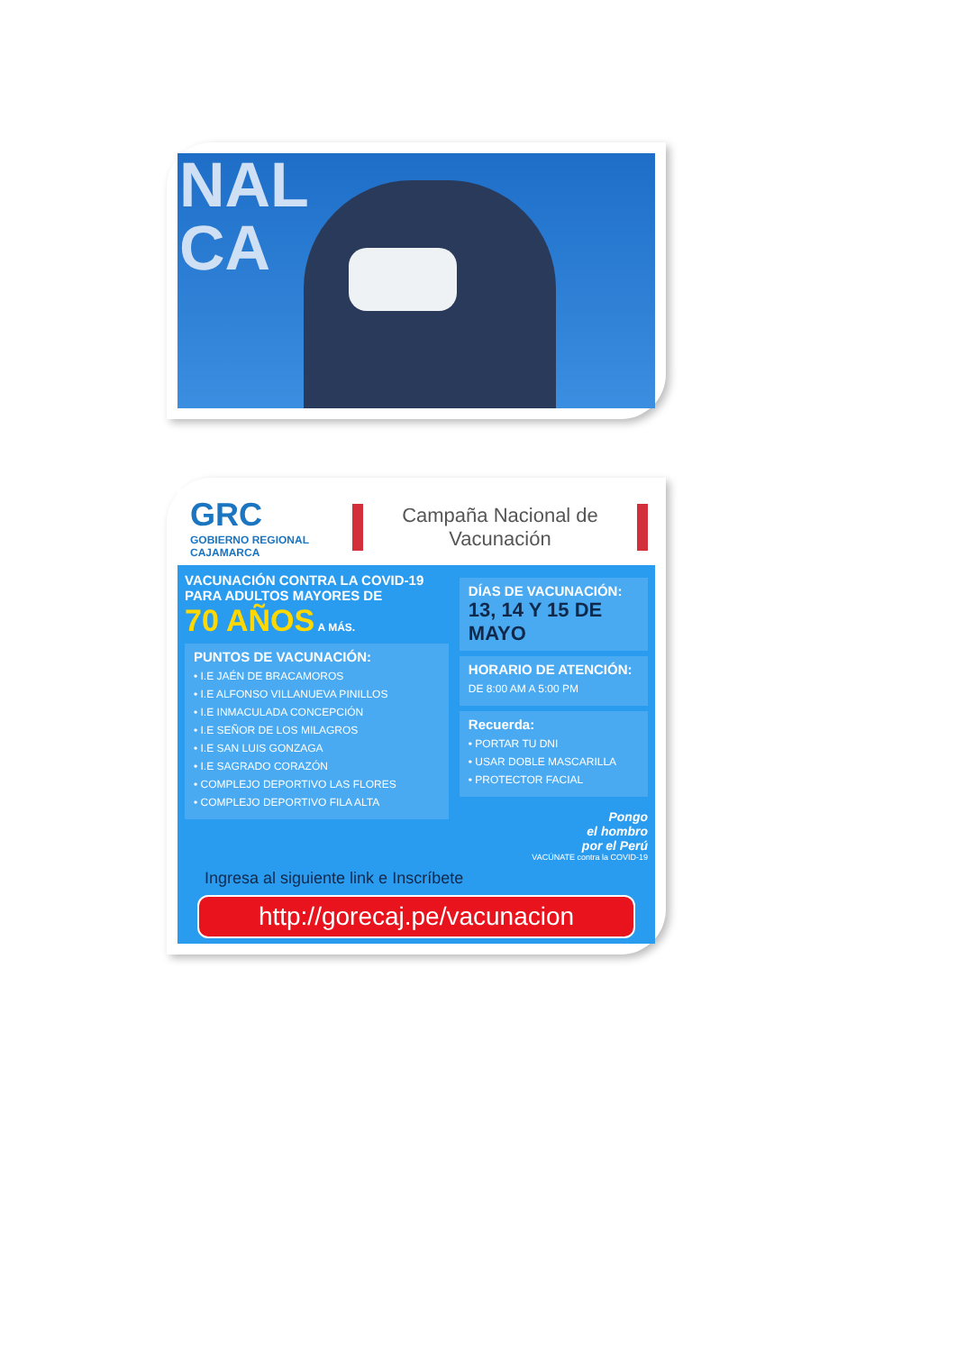NAL
CA
GRC
GOBIERNO REGIONAL CAJAMARCA
Campaña Nacional de
Vacunación
VACUNACIÓN CONTRA LA COVID-19
PARA ADULTOS MAYORES DE
70 AÑOS A MÁS.
PUNTOS DE VACUNACIÓN:
• I.E JAÉN DE BRACAMOROS
• I.E ALFONSO VILLANUEVA PINILLOS
• I.E INMACULADA CONCEPCIÓN
• I.E SEÑOR DE LOS MILAGROS
• I.E SAN LUIS GONZAGA
• I.E SAGRADO CORAZÓN
• COMPLEJO DEPORTIVO LAS FLORES
• COMPLEJO DEPORTIVO FILA ALTA
DÍAS DE VACUNACIÓN:
13, 14 Y 15 DE MAYO
HORARIO DE ATENCIÓN:
DE 8:00 AM A 5:00 PM
Recuerda:
• PORTAR TU DNI
• USAR DOBLE MASCARILLA
• PROTECTOR FACIAL
Pongo
el hombro
por el Perú
VACÚNATE contra la COVID-19
Ingresa al siguiente link e Inscríbete
http://gorecaj.pe/vacunacion